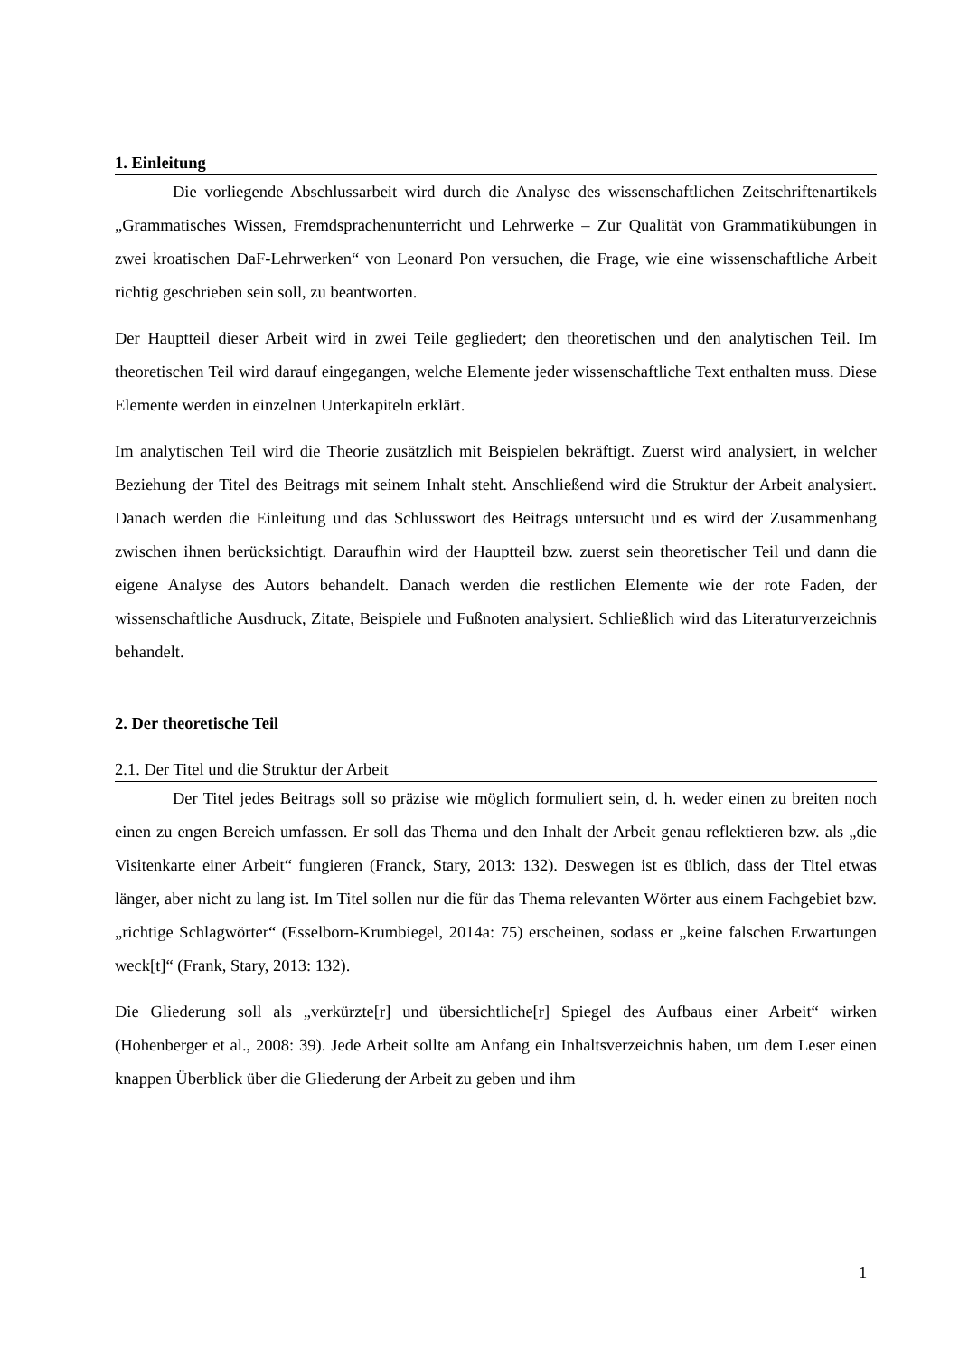1. Einleitung
Die vorliegende Abschlussarbeit wird durch die Analyse des wissenschaftlichen Zeitschriftenartikels „Grammatisches Wissen, Fremdsprachenunterricht und Lehrwerke – Zur Qualität von Grammatikübungen in zwei kroatischen DaF-Lehrwerken“ von Leonard Pon versuchen, die Frage, wie eine wissenschaftliche Arbeit richtig geschrieben sein soll, zu beantworten.
Der Hauptteil dieser Arbeit wird in zwei Teile gegliedert; den theoretischen und den analytischen Teil. Im theoretischen Teil wird darauf eingegangen, welche Elemente jeder wissenschaftliche Text enthalten muss. Diese Elemente werden in einzelnen Unterkapiteln erklärt.
Im analytischen Teil wird die Theorie zusätzlich mit Beispielen bekräftigt. Zuerst wird analysiert, in welcher Beziehung der Titel des Beitrags mit seinem Inhalt steht. Anschließend wird die Struktur der Arbeit analysiert. Danach werden die Einleitung und das Schlusswort des Beitrags untersucht und es wird der Zusammenhang zwischen ihnen berücksichtigt. Daraufhin wird der Hauptteil bzw. zuerst sein theoretischer Teil und dann die eigene Analyse des Autors behandelt. Danach werden die restlichen Elemente wie der rote Faden, der wissenschaftliche Ausdruck, Zitate, Beispiele und Fußnoten analysiert. Schließlich wird das Literaturverzeichnis behandelt.
2. Der theoretische Teil
2.1. Der Titel und die Struktur der Arbeit
Der Titel jedes Beitrags soll so präzise wie möglich formuliert sein, d. h. weder einen zu breiten noch einen zu engen Bereich umfassen. Er soll das Thema und den Inhalt der Arbeit genau reflektieren bzw. als „die Visitenkarte einer Arbeit“ fungieren (Franck, Stary, 2013: 132). Deswegen ist es üblich, dass der Titel etwas länger, aber nicht zu lang ist. Im Titel sollen nur die für das Thema relevanten Wörter aus einem Fachgebiet bzw. „richtige Schlagwörter“ (Esselborn-Krumbiegel, 2014a: 75) erscheinen, sodass er „keine falschen Erwartungen weck[t]“ (Frank, Stary, 2013: 132).
Die Gliederung soll als „verkürzte[r] und übersichtliche[r] Spiegel des Aufbaus einer Arbeit“ wirken (Hohenberger et al., 2008: 39). Jede Arbeit sollte am Anfang ein Inhaltsverzeichnis haben, um dem Leser einen knappen Überblick über die Gliederung der Arbeit zu geben und ihm
1